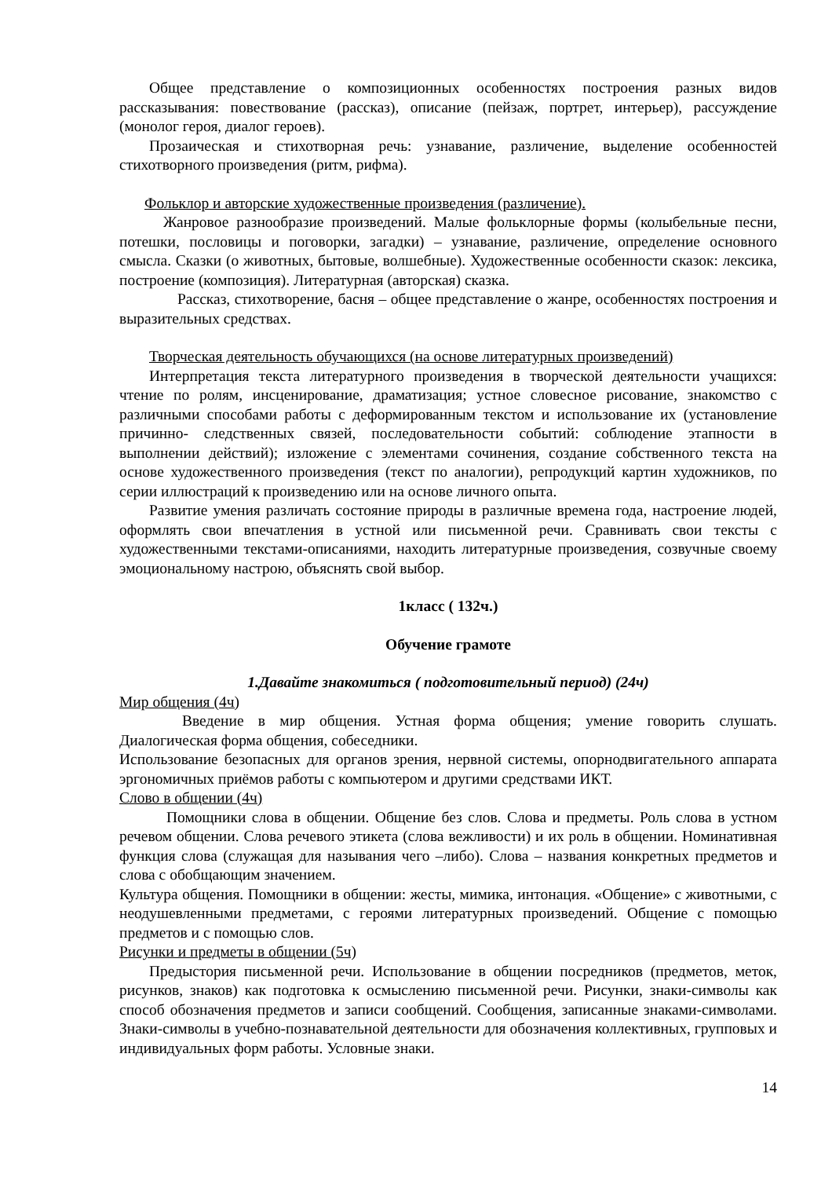Общее представление о композиционных особенностях построения разных видов рассказывания: повествование (рассказ), описание (пейзаж, портрет, интерьер), рассуждение (монолог героя, диалог героев).
Прозаическая и стихотворная речь: узнавание, различение, выделение особенностей стихотворного произведения (ритм, рифма).
Фольклор и авторские художественные произведения (различение).
Жанровое разнообразие произведений. Малые фольклорные формы (колыбельные песни, потешки, пословицы и поговорки, загадки) – узнавание, различение, определение основного смысла. Сказки (о животных, бытовые, волшебные). Художественные особенности сказок: лексика, построение (композиция). Литературная (авторская) сказка.
Рассказ, стихотворение, басня – общее представление о жанре, особенностях построения и выразительных средствах.
Творческая деятельность обучающихся (на основе литературных произведений)
Интерпретация текста литературного произведения в творческой деятельности учащихся: чтение по ролям, инсценирование, драматизация; устное словесное рисование, знакомство с различными способами работы с деформированным текстом и использование их (установление причинно- следственных связей, последовательности событий: соблюдение этапности в выполнении действий); изложение с элементами сочинения, создание собственного текста на основе художественного произведения (текст по аналогии), репродукций картин художников, по серии иллюстраций к произведению или на основе личного опыта.
Развитие умения различать состояние природы в различные времена года, настроение людей, оформлять свои впечатления в устной или письменной речи. Сравнивать свои тексты с художественными текстами-описаниями, находить литературные произведения, созвучные своему эмоциональному настрою, объяснять свой выбор.
1класс ( 132ч.)
Обучение грамоте
1.Давайте знакомиться ( подготовительный период) (24ч)
Мир общения (4ч)
Введение в мир общения. Устная форма общения; умение говорить слушать. Диалогическая форма общения, собеседники.
Использование безопасных для органов зрения, нервной системы, опорнодвигательного аппарата эргономичных приёмов работы с компьютером и другими средствами ИКТ.
Слово в общении (4ч)
Помощники слова в общении. Общение без слов. Слова и предметы. Роль слова в устном речевом общении. Слова речевого этикета (слова вежливости) и их роль в общении. Номинативная функция слова (служащая для называния чего –либо). Слова – названия конкретных предметов и слова с обобщающим значением.
Культура общения. Помощники в общении: жесты, мимика, интонация. «Общение» с животными, с неодушевленными предметами, с героями литературных произведений. Общение с помощью предметов и с помощью слов.
Рисунки и предметы в общении (5ч)
Предыстория письменной речи. Использование в общении посредников (предметов, меток, рисунков, знаков) как подготовка к осмыслению письменной речи. Рисунки, знаки-символы как способ обозначения предметов и записи сообщений. Сообщения, записанные знаками-символами. Знаки-символы в учебно-познавательной деятельности для обозначения коллективных, групповых и индивидуальных форм работы. Условные знаки.
14